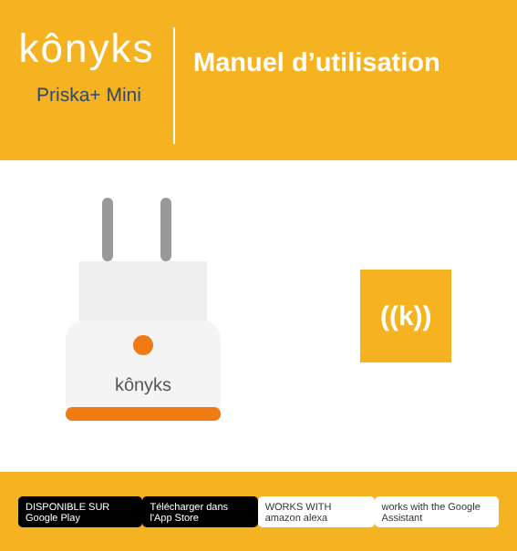kônyks
Priska+ Mini
Manuel d’utilisation
kônyks
((k))
DISPONIBLE SUR Google Play Télécharger dans l'App Store WORKS WITH amazon alexa
works with the Google Assistant